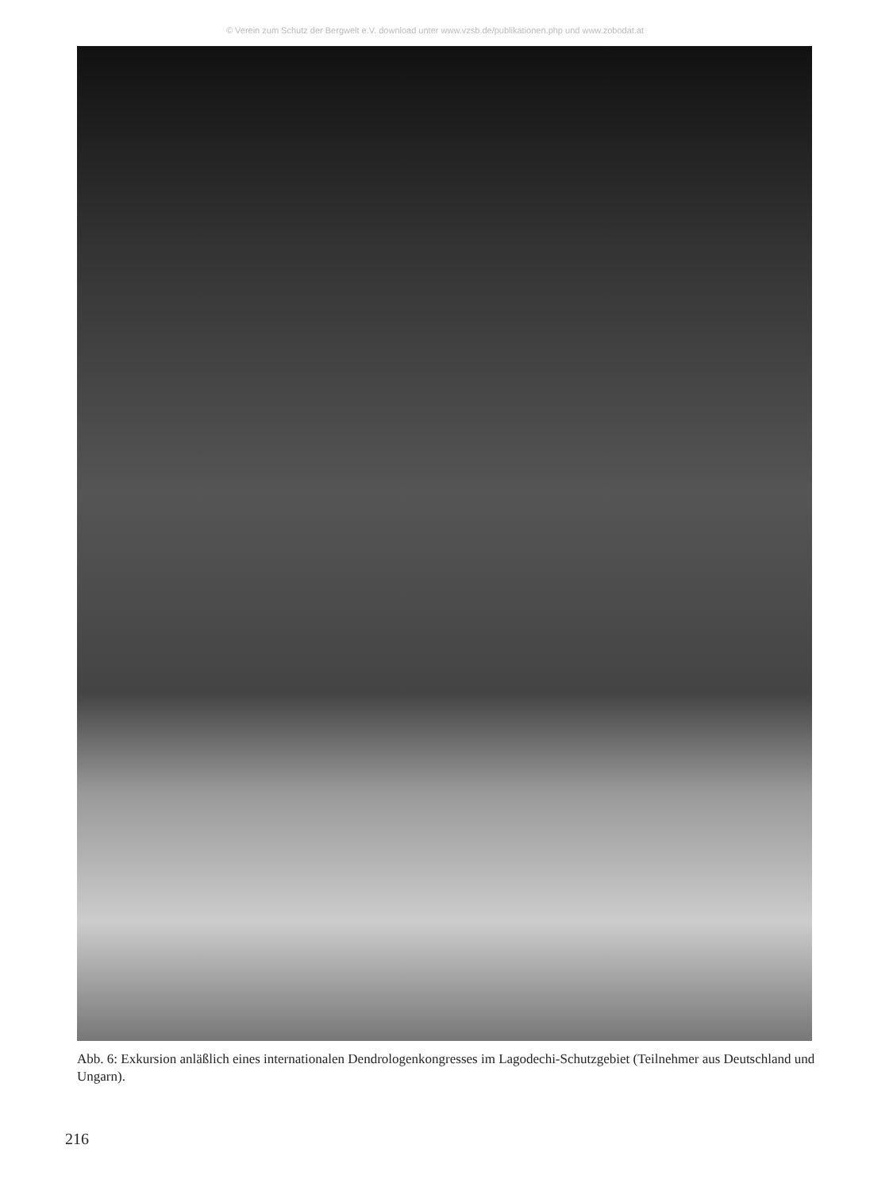© Verein zum Schutz der Bergwelt e.V. download unter www.vzsb.de/publikationen.php und www.zobodat.at
Abb. 6: Exkursion anläßlich eines internationalen Dendrologenkongresses im Lagodechi-Schutzgebiet (Teilnehmer aus Deutschland und Ungarn).
216